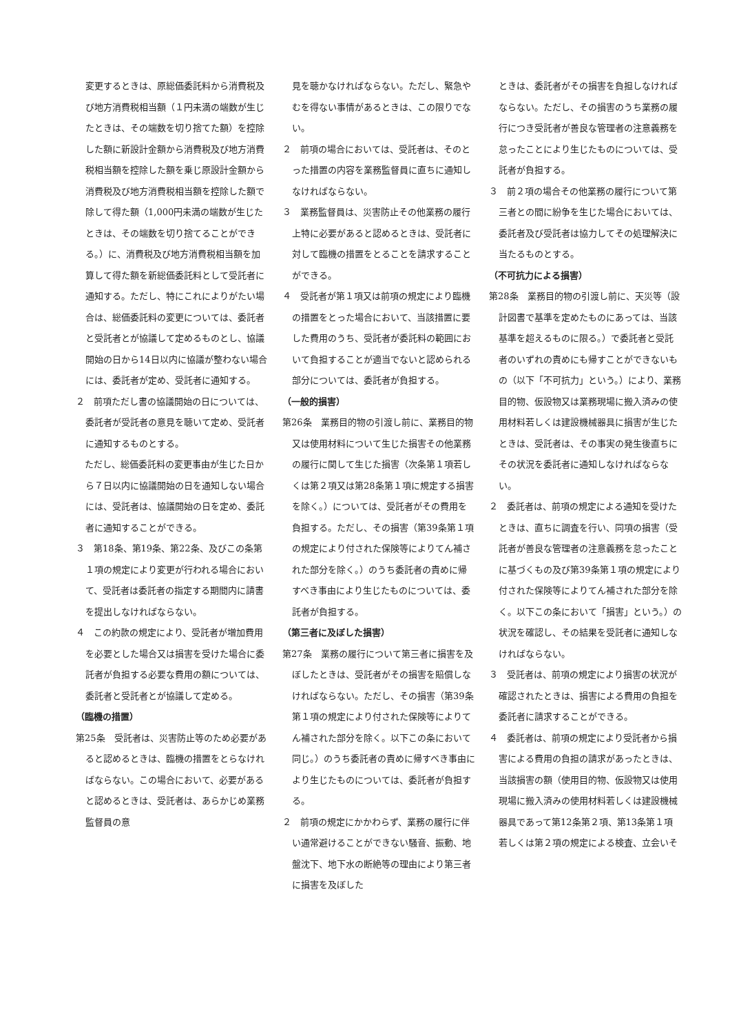変更するときは、原総価委託料から消費税及び地方消費税相当額（１円未満の端数が生じたときは、その端数を切り捨てた額）を控除した額に新設計金額から消費税及び地方消費税相当額を控除した額を乗じ原設計金額から消費税及び地方消費税相当額を控除した額で除して得た額（1,000円未満の端数が生じたときは、その端数を切り捨てることができる。）に、消費税及び地方消費税相当額を加算して得た額を新総価委託料として受託者に通知する。ただし、特にこれによりがたい場合は、総価委託料の変更については、委託者と受託者とが協議して定めるものとし、協議開始の日から14日以内に協議が整わない場合には、委託者が定め、受託者に通知する。
２　前項ただし書の協議開始の日については、委託者が受託者の意見を聴いて定め、受託者に通知するものとする。
　ただし、総価委託料の変更事由が生じた日から７日以内に協議開始の日を通知しない場合には、受託者は、協議開始の日を定め、委託者に通知することができる。
３　第18条、第19条、第22条、及びこの条第１項の規定により変更が行われる場合において、受託者は委託者の指定する期間内に請書を提出しなければならない。
４　この約款の規定により、受託者が増加費用を必要とした場合又は損害を受けた場合に委託者が負担する必要な費用の額については、委託者と受託者とが協議して定める。
（臨機の措置）
第25条　受託者は、災害防止等のため必要があると認めるときは、臨機の措置をとらなければならない。この場合において、必要があると認めるときは、受託者は、あらかじめ業務監督員の意
見を聴かなければならない。ただし、緊急やむを得ない事情があるときは、この限りでない。
２　前項の場合においては、受託者は、そのとった措置の内容を業務監督員に直ちに通知しなければならない。
３　業務監督員は、災害防止その他業務の履行上特に必要があると認めるときは、受託者に対して臨機の措置をとることを請求することができる。
４　受託者が第１項又は前項の規定により臨機の措置をとった場合において、当該措置に要した費用のうち、受託者が委託料の範囲において負担することが適当でないと認められる部分については、委託者が負担する。
（一般的損害）
第26条　業務目的物の引渡し前に、業務目的物又は使用材料について生じた損害その他業務の履行に関して生じた損害（次条第１項若しくは第２項又は第28条第１項に規定する損害を除く。）については、受託者がその費用を負担する。ただし、その損害（第39条第１項の規定により付された保険等によりてん補された部分を除く。）のうち委託者の責めに帰すべき事由により生じたものについては、委託者が負担する。
（第三者に及ぼした損害）
第27条　業務の履行について第三者に損害を及ぼしたときは、受託者がその損害を賠償しなければならない。ただし、その損害（第39条第１項の規定により付された保険等によりてん補された部分を除く。以下この条において同じ。）のうち委託者の責めに帰すべき事由により生じたものについては、委託者が負担する。
２　前項の規定にかかわらず、業務の履行に伴い通常避けることができない騒音、振動、地盤沈下、地下水の断絶等の理由により第三者に損害を及ぼした
ときは、委託者がその損害を負担しなければならない。ただし、その損害のうち業務の履行につき受託者が善良な管理者の注意義務を怠ったことにより生じたものについては、受託者が負担する。
３　前２項の場合その他業務の履行について第三者との間に紛争を生じた場合においては、委託者及び受託者は協力してその処理解決に当たるものとする。
（不可抗力による損害）
第28条　業務目的物の引渡し前に、天災等（設計図書で基準を定めたものにあっては、当該基準を超えるものに限る。）で委託者と受託者のいずれの責めにも帰すことができないもの（以下「不可抗力」という。）により、業務目的物、仮設物又は業務現場に搬入済みの使用材料若しくは建設機械器具に損害が生じたときは、受託者は、その事実の発生後直ちにその状況を委託者に通知しなければならない。
２　委託者は、前項の規定による通知を受けたときは、直ちに調査を行い、同項の損害（受託者が善良な管理者の注意義務を怠ったことに基づくもの及び第39条第１項の規定により付された保険等によりてん補された部分を除く。以下この条において「損害」という。）の状況を確認し、その結果を受託者に通知しなければならない。
３　受託者は、前項の規定により損害の状況が確認されたときは、損害による費用の負担を委託者に請求することができる。
４　委託者は、前項の規定により受託者から損害による費用の負担の請求があったときは、当該損害の額（使用目的物、仮設物又は使用現場に搬入済みの使用材料若しくは建設機械器具であって第12条第２項、第13条第１項若しくは第２項の規定による検査、立会いそ